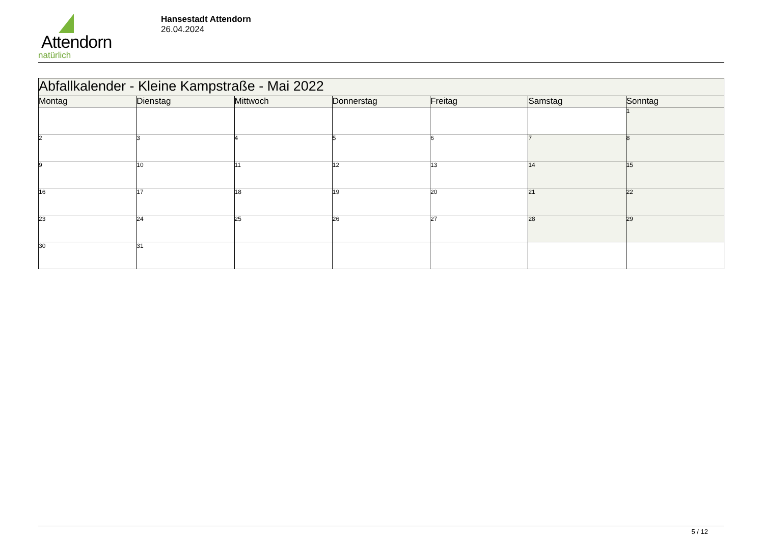Attendorn
natürlich
Hansestadt Attendorn
26.04.2024
| Abfallkalender - Kleine Kampstraße - Mai 2022 | | | | | | |
| Montag | Dienstag | Mittwoch | Donnerstag | Freitag | Samstag | Sonntag |
| | | | | | | 1 |
| 2 | 3 | 4 | 5 | 6 | 7 | 8 |
| 9 | 10 | 11 | 12 | 13 | 14 | 15 |
| 16 | 17 | 18 | 19 | 20 | 21 | 22 |
| 23 | 24 | 25 | 26 | 27 | 28 | 29 |
| 30 | 31 | | | | | |
5 / 12